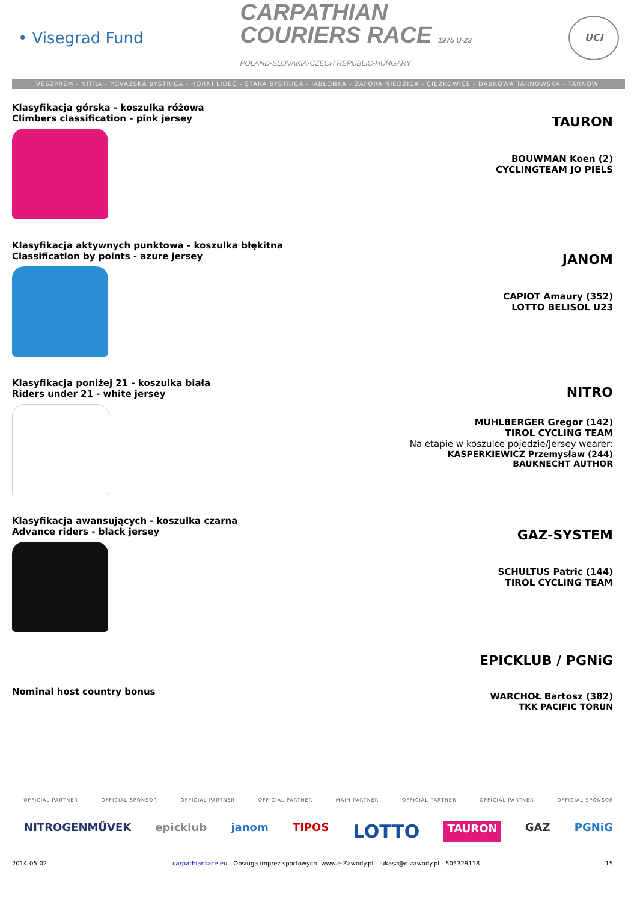• Visegrad Fund
CARPATHIAN
COURIERS RACE 1975 U-23
POLAND-SLOVAKIA-CZECH REPUBLIC-HUNGARY
UCI
VESZPRÉM - NITRA - POVAŽSKÁ BYSTRICA - HORNÍ LIDEČ - STARÁ BYSTRICA - JABŁONKA - ZAPORA NIEDZICA - CIĘŻKOWICE - DĄBROWA TARNOWSKA - TARNÓW
Klasyfikacja górska - koszulka różowa
Climbers classification - pink jersey
TAURON
BOUWMAN Koen (2)
CYCLINGTEAM JO PIELS
Klasyfikacja aktywnych punktowa - koszulka błękitna
Classification by points - azure jersey
JANOM
CAPIOT Amaury (352)
LOTTO BELISOL U23
Klasyfikacja poniżej 21 - koszulka biała
Riders under 21 - white jersey
NITRO
MUHLBERGER Gregor (142)
TIROL CYCLING TEAM
Na etapie w koszulce pojedzie/Jersey wearer:
KASPERKIEWICZ Przemysław (244)
BAUKNECHT AUTHOR
Klasyfikacja awansujących - koszulka czarna
Advance riders - black jersey
GAZ-SYSTEM
SCHULTUS Patric (144)
TIROL CYCLING TEAM
Nominal host country bonus
EPICKLUB / PGNiG
WARCHOŁ Bartosz (382)
TKK PACIFIC TORUŃ
OFFICIAL PARTNER OFFICIAL SPONSOR OFFICIAL PARTNER OFFICIAL PARTNER MAIN PARTNER OFFICIAL PARTNER OFFICIAL PARTNER OFFICIAL SPONSOR
NITROGENMŰVEK epicklub janom TIPOS LOTTO TAURON GAZ PGNiG
2014-05-02 carpathianrace.eu - Obsługa imprez sportowych: www.e-Zawody.pl - lukasz@e-zawody.pl - 505329118 15